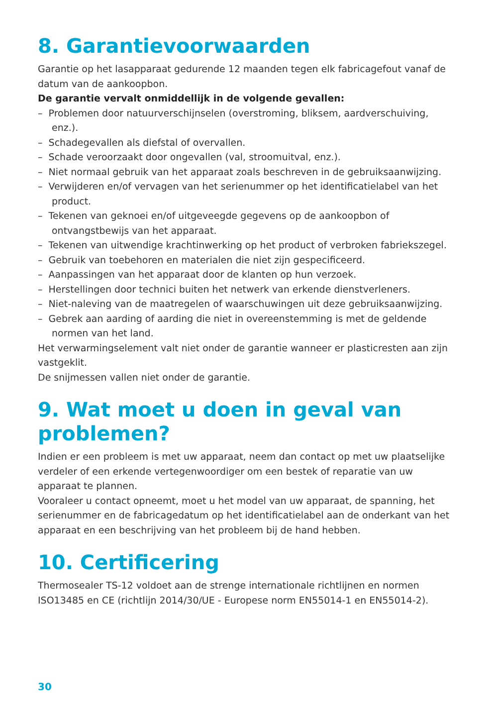8. Garantievoorwaarden
Garantie op het lasapparaat gedurende 12 maanden tegen elk fabricagefout vanaf de datum van de aankoopbon.
De garantie vervalt onmiddellijk in de volgende gevallen:
– Problemen door natuurverschijnselen (overstroming, bliksem, aardverschuiving, enz.).
– Schadegevallen als diefstal of overvallen.
– Schade veroorzaakt door ongevallen (val, stroomuitval, enz.).
– Niet normaal gebruik van het apparaat zoals beschreven in de gebruiksaanwijzing.
– Verwijderen en/of vervagen van het serienummer op het identificatielabel van het product.
– Tekenen van geknoei en/of uitgeveegde gegevens op de aankoopbon of ontvangstbewijs van het apparaat.
– Tekenen van uitwendige krachtinwerking op het product of verbroken fabriekszegel.
– Gebruik van toebehoren en materialen die niet zijn gespecificeerd.
– Aanpassingen van het apparaat door de klanten op hun verzoek.
– Herstellingen door technici buiten het netwerk van erkende dienstverleners.
– Niet-naleving van de maatregelen of waarschuwingen uit deze gebruiksaanwijzing.
– Gebrek aan aarding of aarding die niet in overeenstemming is met de geldende normen van het land.
Het verwarmingselement valt niet onder de garantie wanneer er plasticresten aan zijn vastgeklit.
De snijmessen vallen niet onder de garantie.
9. Wat moet u doen in geval van problemen?
Indien er een probleem is met uw apparaat, neem dan contact op met uw plaatselijke verdeler of een erkende vertegenwoordiger om een bestek of reparatie van uw apparaat te plannen.
Vooraleer u contact opneemt, moet u het model van uw apparaat, de spanning, het serienummer en de fabricagedatum op het identificatielabel aan de onderkant van het apparaat en een beschrijving van het probleem bij de hand hebben.
10. Certificering
Thermosealer TS-12 voldoet aan de strenge internationale richtlijnen en normen ISO13485 en CE (richtlijn 2014/30/UE - Europese norm EN55014-1 en EN55014-2).
30